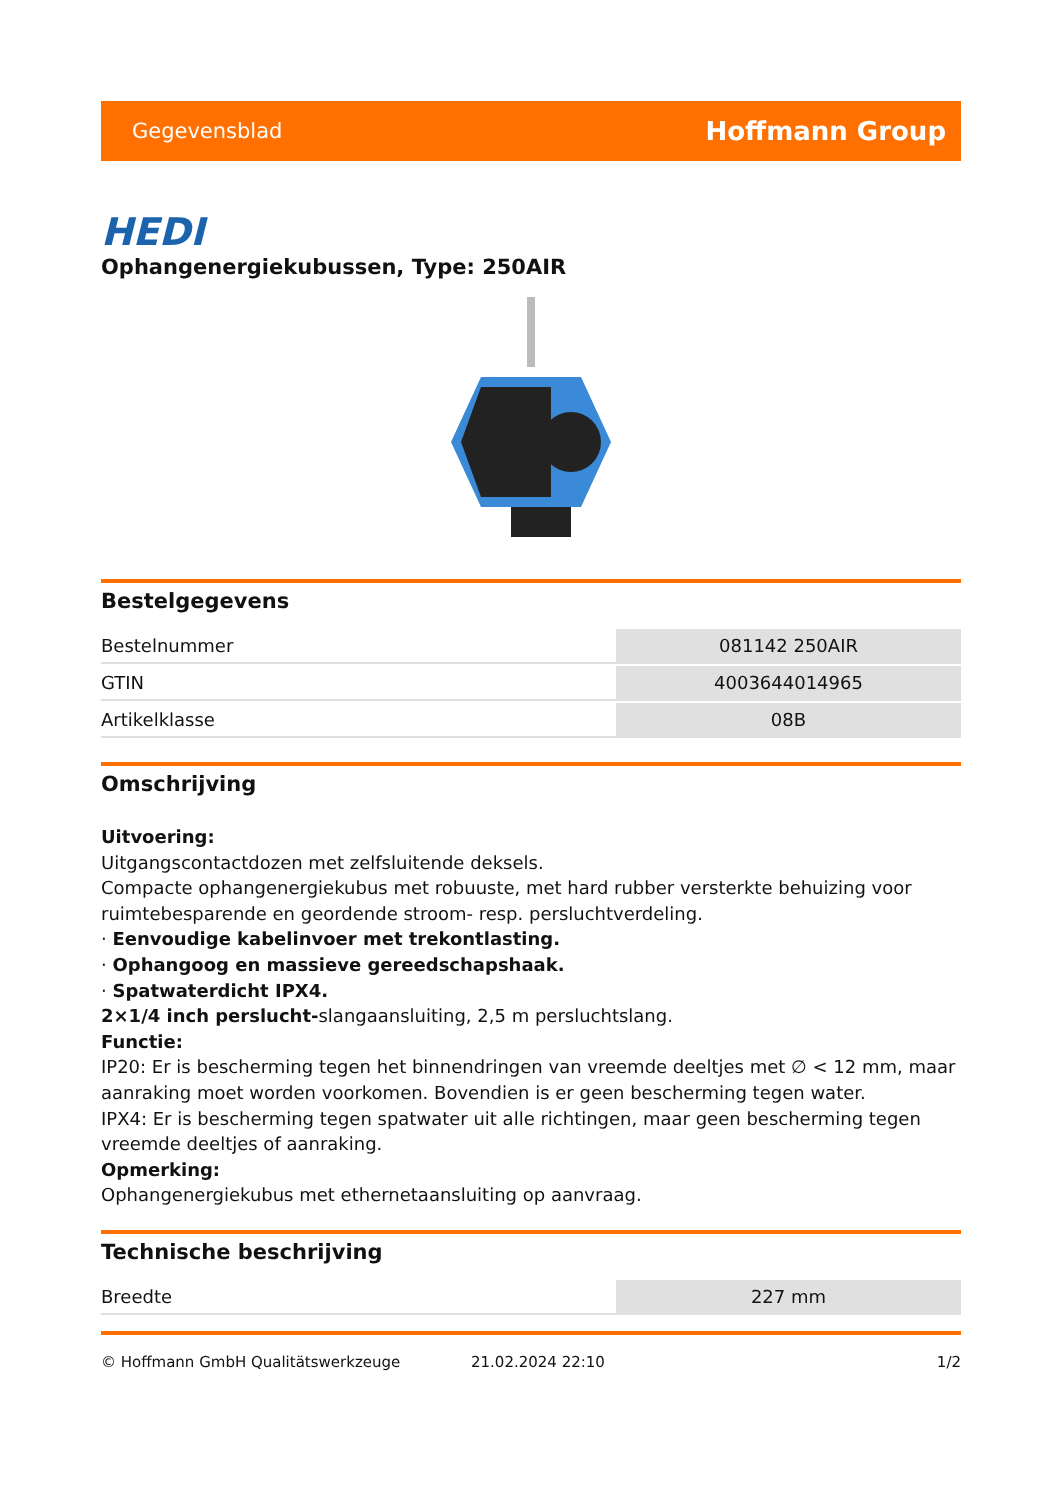Gegevensblad Hoffmann Group
HEDI
Ophangenergiekubussen, Type: 250AIR
Bestelgegevens
| Bestelnummer | 081142 250AIR |
| GTIN | 4003644014965 |
| Artikelklasse | 08B |
Omschrijving
Uitvoering:
Uitgangscontactdozen met zelfsluitende deksels.
Compacte ophangenergiekubus met robuuste, met hard rubber versterkte behuizing voor ruimtebesparende en geordende stroom- resp. persluchtverdeling.
· Eenvoudige kabelinvoer met trekontlasting.
· Ophangoog en massieve gereedschapshaak.
· Spatwaterdicht IPX4.
2×1/4 inch perslucht-slangaansluiting, 2,5 m persluchtslang.
Functie:
IP20: Er is bescherming tegen het binnendringen van vreemde deeltjes met ∅ < 12 mm, maar aanraking moet worden voorkomen. Bovendien is er geen bescherming tegen water.
IPX4: Er is bescherming tegen spatwater uit alle richtingen, maar geen bescherming tegen vreemde deeltjes of aanraking.
Opmerking:
Ophangenergiekubus met ethernetaansluiting op aanvraag.
Technische beschrijving
| Breedte | 227 mm |
© Hoffmann GmbH Qualitätswerkzeuge 21.02.2024 22:10 1/2